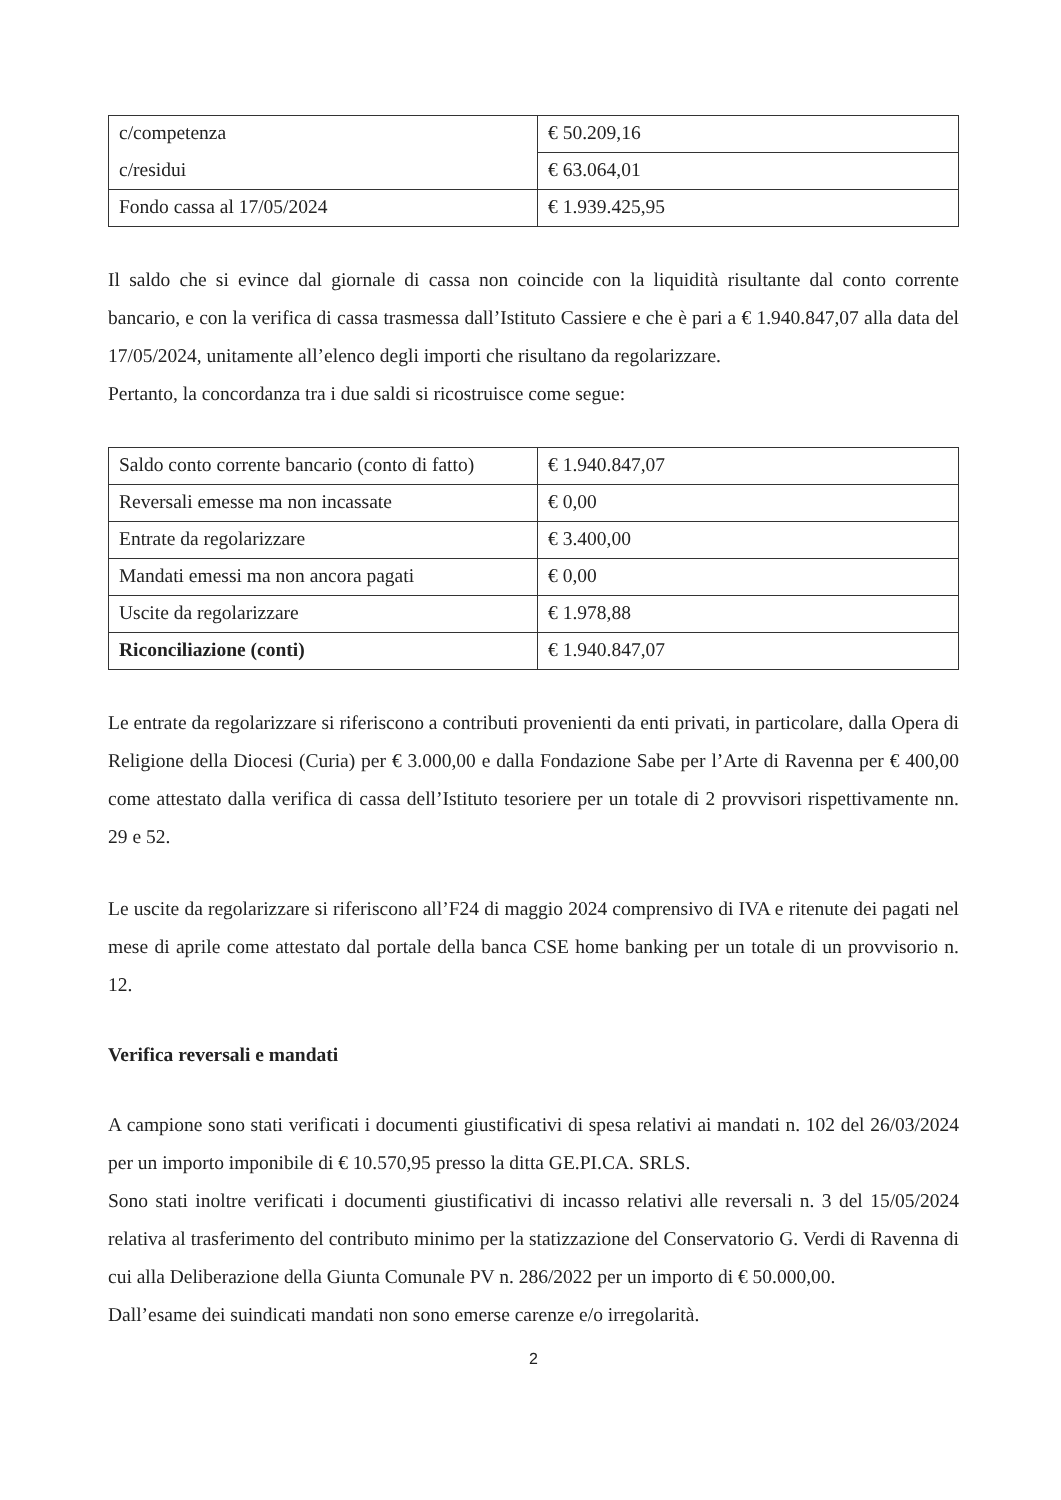| c/competenza | € 50.209,16 |
| c/residui | € 63.064,01 |
| Fondo cassa al 17/05/2024 | € 1.939.425,95 |
Il saldo che si evince dal giornale di cassa non coincide con la liquidità risultante dal conto corrente bancario, e con la verifica di cassa trasmessa dall’Istituto Cassiere e che è pari a € 1.940.847,07 alla data del 17/05/2024, unitamente all’elenco degli importi che risultano da regolarizzare.
Pertanto, la concordanza tra i due saldi si ricostruisce come segue:
| Saldo conto corrente bancario (conto di fatto) | € 1.940.847,07 |
| Reversali emesse ma non incassate | € 0,00 |
| Entrate da regolarizzare | € 3.400,00 |
| Mandati emessi ma non ancora pagati | € 0,00 |
| Uscite da regolarizzare | € 1.978,88 |
| Riconciliazione (conti) | € 1.940.847,07 |
Le entrate da regolarizzare si riferiscono a contributi provenienti da enti privati, in particolare, dalla Opera di Religione della Diocesi (Curia) per € 3.000,00 e dalla Fondazione Sabe per l’Arte di Ravenna per € 400,00 come attestato dalla verifica di cassa dell’Istituto tesoriere per un totale di 2 provvisori rispettivamente nn. 29 e 52.
Le uscite da regolarizzare si riferiscono all’F24 di maggio 2024 comprensivo di IVA e ritenute dei pagati nel mese di aprile come attestato dal portale della banca CSE home banking per un totale di un provvisorio n. 12.
Verifica reversali e mandati
A campione sono stati verificati i documenti giustificativi di spesa relativi ai mandati n. 102 del 26/03/2024 per un importo imponibile di € 10.570,95 presso la ditta GE.PI.CA. SRLS.
Sono stati inoltre verificati i documenti giustificativi di incasso relativi alle reversali n. 3 del 15/05/2024 relativa al trasferimento del contributo minimo per la statizzazione del Conservatorio G. Verdi di Ravenna di cui alla Deliberazione della Giunta Comunale PV n. 286/2022 per un importo di € 50.000,00.
Dall’esame dei suindicati mandati non sono emerse carenze e/o irregolarità.
2